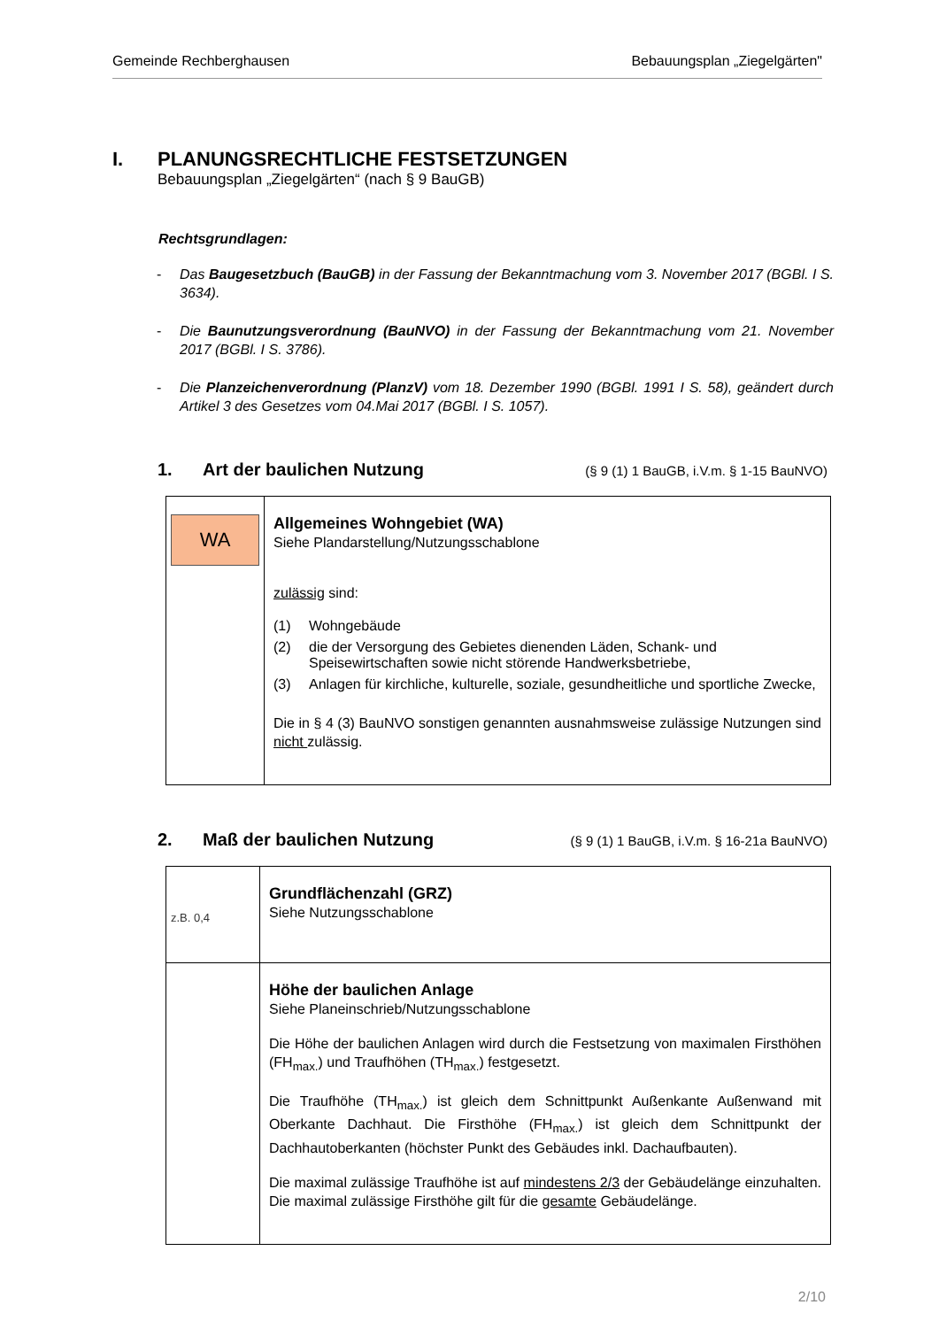Gemeinde Rechberghausen Bebauungsplan „Ziegelgärten"
I. PLANUNGSRECHTLICHE FESTSETZUNGEN
Bebauungsplan „Ziegelgärten“ (nach § 9 BauGB)
Rechtsgrundlagen:
- Das Baugesetzbuch (BauGB) in der Fassung der Bekanntmachung vom 3. November 2017 (BGBl. I S. 3634).
- Die Baunutzungsverordnung (BauNVO) in der Fassung der Bekanntmachung vom 21. November 2017 (BGBl. I S. 3786).
- Die Planzeichenverordnung (PlanzV) vom 18. Dezember 1990 (BGBl. 1991 I S. 58), geändert durch Artikel 3 des Gesetzes vom 04.Mai 2017 (BGBl. I S. 1057).
1. Art der baulichen Nutzung (§ 9 (1) 1 BauGB, i.V.m. § 1-15 BauNVO)
| WA | Allgemeines Wohngebiet (WA) Siehe Plandarstellung/Nutzungsschablone zulässig sind: (1) Wohngebäude (2) die der Versorgung des Gebietes dienenden Läden, Schank- und Speisewirtschaften sowie nicht störende Handwerksbetriebe, (3) Anlagen für kirchliche, kulturelle, soziale, gesundheitliche und sportliche Zwecke, Die in § 4 (3) BauNVO sonstigen genannten ausnahmsweise zulässige Nutzungen sind nicht zulässig. |
2. Maß der baulichen Nutzung (§ 9 (1) 1 BauGB, i.V.m. § 16-21a BauNVO)
| z.B. 0,4 | Grundflächenzahl (GRZ) Siehe Nutzungsschablone |
| | Höhe der baulichen Anlage Siehe Planeinschrieb/Nutzungsschablone Die Höhe der baulichen Anlagen wird durch die Festsetzung von maximalen Firsthöhen (FH<sub>max.</sub>) und Traufhöhen (TH<sub>max.</sub>) festgesetzt. Die Traufhöhe (TH<sub>max.</sub>) ist gleich dem Schnittpunkt Außenkante Außenwand mit Oberkante Dachhaut. Die Firsthöhe (FH<sub>max.</sub>) ist gleich dem Schnittpunkt der Dachhautoberkanten (höchster Punkt des Gebäudes inkl. Dachaufbauten). Die maximal zulässige Traufhöhe ist auf mindestens 2/3 der Gebäudelänge einzuhalten. Die maximal zulässige Firsthöhe gilt für die gesamte Gebäudelänge. |
2/10